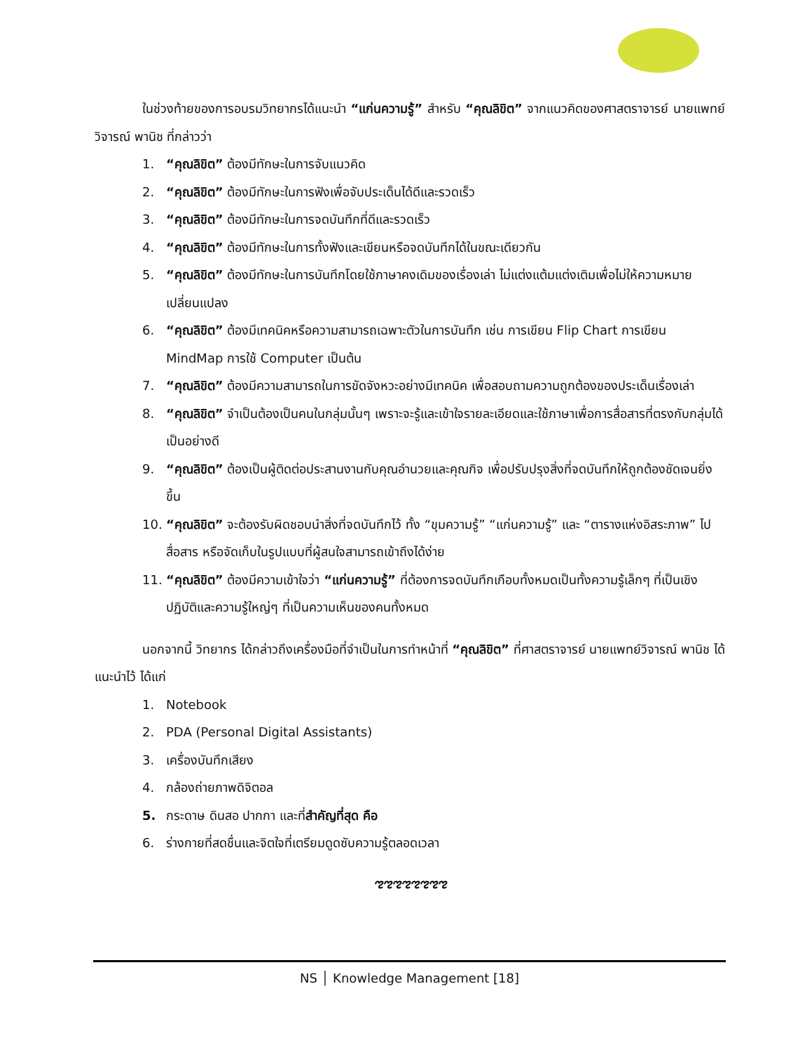ในช่วงท้ายของการอบรมวิทยากรได้แนะนำ “แก่นความรู้” สำหรับ “คุณลิขิต” จากแนวคิดของศาสตราจารย์ นายแพทย์วิจารณ์ พานิช ที่กล่าวว่า
1. “คุณลิขิต” ต้องมีทักษะในการจับแนวคิด
2. “คุณลิขิต” ต้องมีทักษะในการฟังเพื่อจับประเด็นได้ดีและรวดเร็ว
3. “คุณลิขิต” ต้องมีทักษะในการจดบันทึกที่ดีและรวดเร็ว
4. “คุณลิขิต” ต้องมีทักษะในการทั้งฟังและเขียนหรือจดบันทึกได้ในขณะเดียวกัน
5. “คุณลิขิต” ต้องมีทักษะในการบันทึกโดยใช้ภาษาคงเดิมของเรื่องเล่า ไม่แต่งแต้มแต่งเติมเพื่อไม่ให้ความหมายเปลี่ยนแปลง
6. “คุณลิขิต” ต้องมีเทคนิคหรือความสามารถเฉพาะตัวในการบันทึก เช่น การเขียน Flip Chart การเขียน MindMap การใช้ Computer เป็นต้น
7. “คุณลิขิต” ต้องมีความสามารถในการขัดจังหวะอย่างมีเทคนิค เพื่อสอบถามความถูกต้องของประเด็นเรื่องเล่า
8. “คุณลิขิต” จำเป็นต้องเป็นคนในกลุ่มนั้นๆ เพราะจะรู้และเข้าใจรายละเอียดและใช้ภาษาเพื่อการสื่อสารที่ตรงกับกลุ่มได้เป็นอย่างดี
9. “คุณลิขิต” ต้องเป็นผู้ติดต่อประสานงานกับคุณอำนวยและคุณกิจ เพื่อปรับปรุงสิ่งที่จดบันทึกให้ถูกต้องชัดเจนยิ่งขึ้น
10. “คุณลิขิต” จะต้องรับผิดชอบนำสิ่งที่จดบันทึกไว้ ทั้ง “ขุมความรู้” “แก่นความรู้” และ “ตารางแห่งอิสระภาพ” ไปสื่อสาร หรือจัดเก็บในรูปแบบที่ผู้สนใจสามารถเข้าถึงได้ง่าย
11. “คุณลิขิต” ต้องมีความเข้าใจว่า “แก่นความรู้” ที่ต้องการจดบันทึกเกือบทั้งหมดเป็นทั้งความรู้เล็กๆ ที่เป็นเชิงปฏิบัติและความรู้ใหญ่ๆ ที่เป็นความเห็นของคนทั้งหมด
นอกจากนี้ วิทยากร ได้กล่าวถึงเครื่องมือที่จำเป็นในการทำหน้าที่ “คุณลิขิต” ที่ศาสตราจารย์ นายแพทย์วิจารณ์ พานิช ได้แนะนำไว้ ได้แก่
1. Notebook
2. PDA (Personal Digital Assistants)
3. เครื่องบันทึกเสียง
4. กล้องถ่ายภาพดิจิตอล
5. กระดาษ ดินสอ ปากกา และที่สำคัญที่สุด คือ
6. ร่างกายที่สดชื่นและจิตใจที่เตรียมดูดซับความรู้ตลอดเวลา
ಌಌಌಌಌಌಌಌ
NS │ Knowledge Management [18]